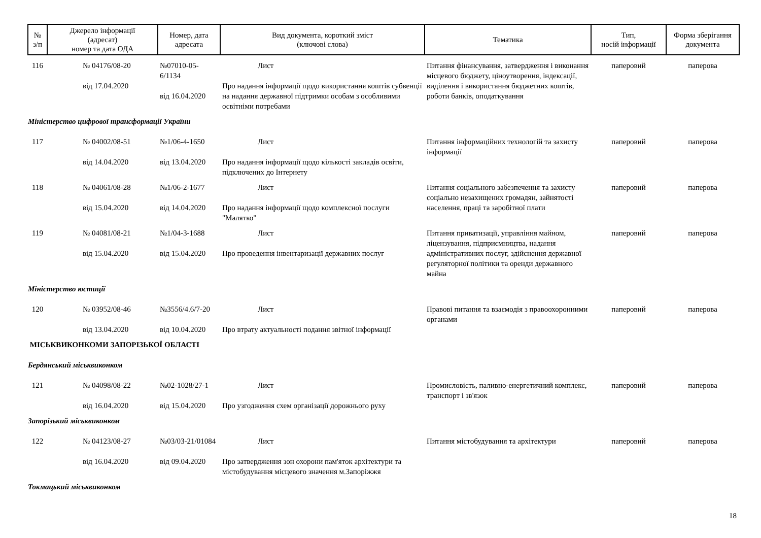| № з/п | Джерело інформації (адресат) номер та дата ОДА | Номер, дата адресата | Вид документа, короткий зміст (ключові слова) | Тематика | Тип, носій інформації | Форма зберігання документа |
| --- | --- | --- | --- | --- | --- | --- |
| 116 | № 04176/08-20 від 17.04.2020 | №07010-05-6/1134 від 16.04.2020 | Лист Про надання інформації щодо використання коштів субвенції на надання державної підтримки особам з особливими освітніми потребами | Питання фінансування, затвердження і виконання місцевого бюджету, ціноутворення, індексації, виділення і використання бюджетних коштів, роботи банків, оподаткування | паперовий | паперова |
| Міністерство цифрової трансформації України | | | | | | |
| 117 | № 04002/08-51 від 14.04.2020 | №1/06-4-1650 від 13.04.2020 | Лист Про надання інформації щодо кількості закладів освіти, підключених до Інтернету | Питання інформаційних технологій та захисту інформації | паперовий | паперова |
| 118 | № 04061/08-28 від 15.04.2020 | №1/06-2-1677 від 14.04.2020 | Лист Про надання інформації щодо комплексної послуги "Малятко" | Питання соціального забезпечення та захисту соціально незахищених громадян, зайнятості населення, праці та заробітної плати | паперовий | паперова |
| 119 | № 04081/08-21 від 15.04.2020 | №1/04-3-1688 від 15.04.2020 | Лист Про проведення інвентаризації державних послуг | Питання приватизації, управління майном, ліцензування, підприємництва, надання адміністративних послуг, здійснення державної регуляторної політики та оренди державного майна | паперовий | паперова |
| Міністерство юстиції | | | | | | |
| 120 | № 03952/08-46 від 13.04.2020 | №3556/4.6/7-20 від 10.04.2020 | Лист Про втрату актуальності подання звітної інформації | Правові питання та взаємодія з правоохоронними органами | паперовий | паперова |
| МІСЬКВИКОНКОМИ ЗАПОРІЗЬКОЇ ОБЛАСТІ | | | | | | |
| Бердянський міськвиконком | | | | | | |
| 121 | № 04098/08-22 від 16.04.2020 | №02-1028/27-1 від 15.04.2020 | Лист Про узгодження схем організації дорожнього руху | Промисловість, паливно-енергетичний комплекс, транспорт і зв'язок | паперовий | паперова |
| Запорізький міськвиконком | | | | | | |
| 122 | № 04123/08-27 від 16.04.2020 | №03/03-21/01084 від 09.04.2020 | Лист Про затвердження зон охорони пам'яток архітектури та містобудування місцевого значення м.Запоріжжя | Питання містобудування та архітектури | паперовий | паперова |
| Токмацький міськвиконком | | | | | | |
18